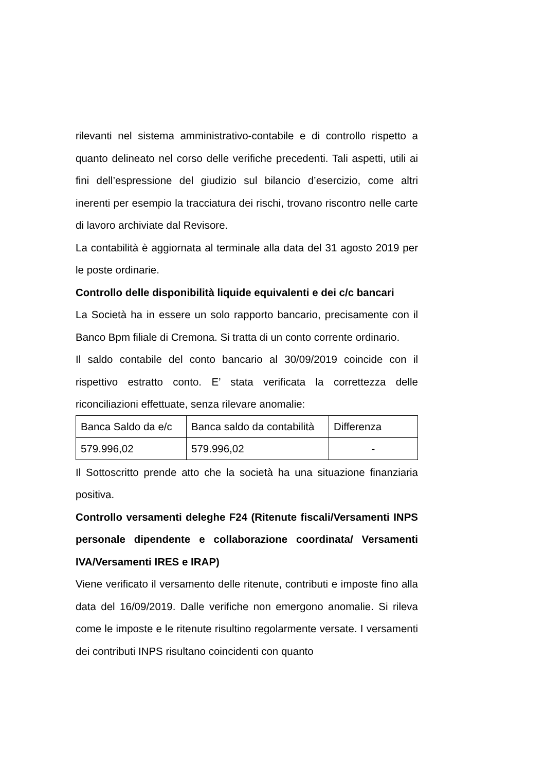rilevanti nel sistema amministrativo-contabile e di controllo rispetto a quanto delineato nel corso delle verifiche precedenti. Tali aspetti, utili ai fini dell’espressione del giudizio sul bilancio d’esercizio, come altri inerenti per esempio la tracciatura dei rischi, trovano riscontro nelle carte di lavoro archiviate dal Revisore.
La contabilità è aggiornata al terminale alla data del 31 agosto 2019 per le poste ordinarie.
Controllo delle disponibilità liquide equivalenti e dei c/c bancari
La Società ha in essere un solo rapporto bancario, precisamente con il Banco Bpm filiale di Cremona. Si tratta di un conto corrente ordinario.
Il saldo contabile del conto bancario al 30/09/2019 coincide con il rispettivo estratto conto. E’ stata verificata la correttezza delle riconciliazioni effettuate, senza rilevare anomalie:
| Banca Saldo da e/c | Banca saldo da contabilità | Differenza |
| 579.996,02 | 579.996,02 | - |
Il Sottoscritto prende atto che la società ha una situazione finanziaria positiva.
Controllo versamenti deleghe F24 (Ritenute fiscali/Versamenti INPS personale dipendente e collaborazione coordinata/ Versamenti IVA/Versamenti IRES e IRAP)
Viene verificato il versamento delle ritenute, contributi e imposte fino alla data del 16/09/2019. Dalle verifiche non emergono anomalie. Si rileva come le imposte e le ritenute risultino regolarmente versate. I versamenti dei contributi INPS risultano coincidenti con quanto